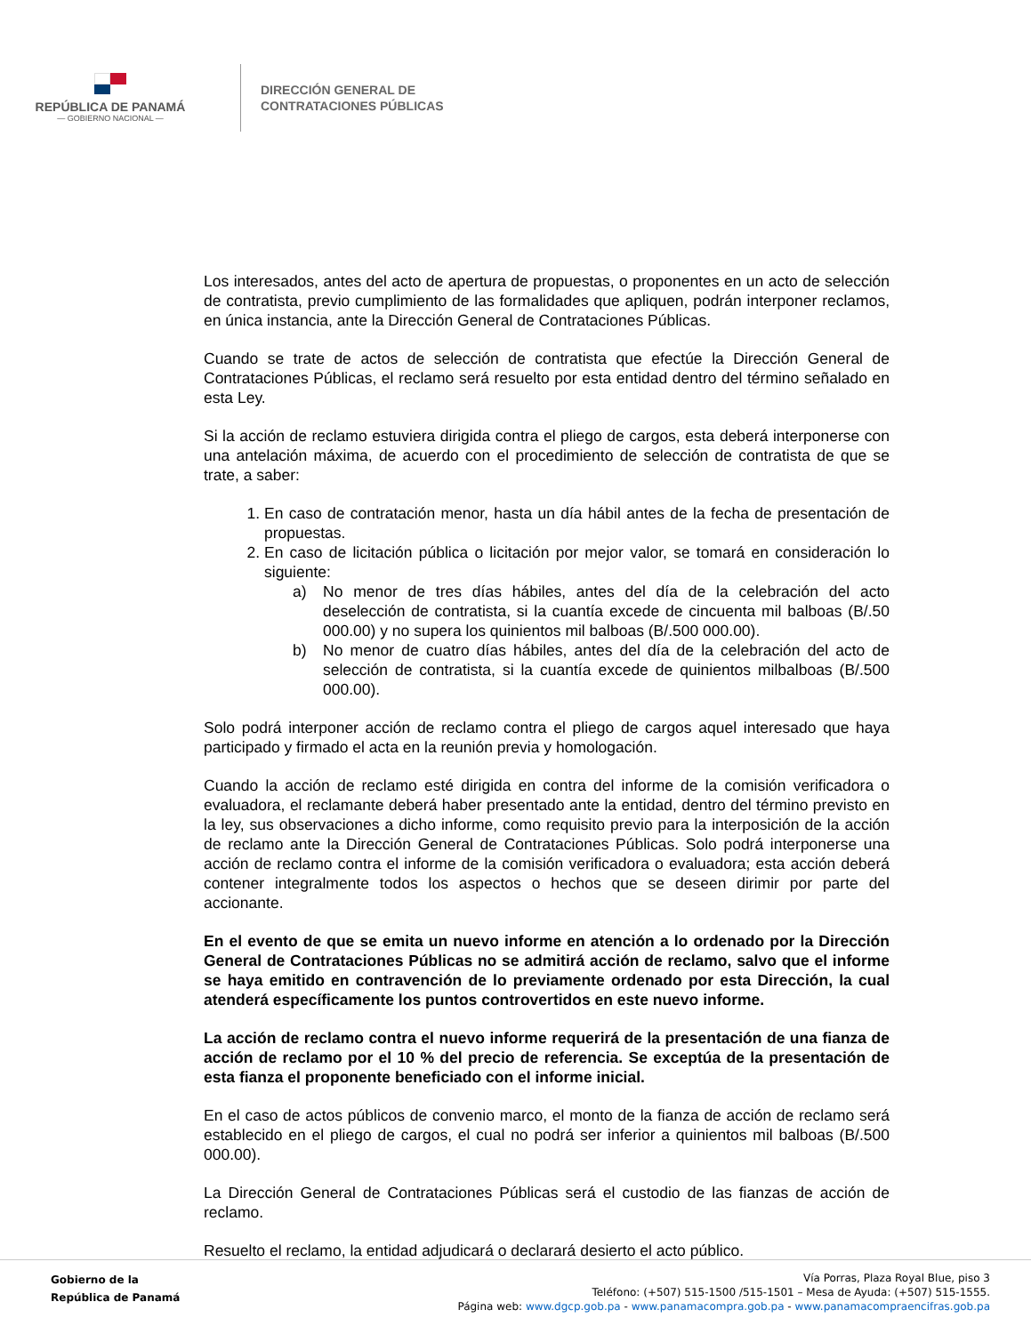REPÚBLICA DE PANAMÁ
— GOBIERNO NACIONAL —
DIRECCIÓN GENERAL DE
CONTRATACIONES PÚBLICAS
Los interesados, antes del acto de apertura de propuestas, o proponentes en un acto de selección de contratista, previo cumplimiento de las formalidades que apliquen, podrán interponer reclamos, en única instancia, ante la Dirección General de Contrataciones Públicas.
Cuando se trate de actos de selección de contratista que efectúe la Dirección General de Contrataciones Públicas, el reclamo será resuelto por esta entidad dentro del término señalado en esta Ley.
Si la acción de reclamo estuviera dirigida contra el pliego de cargos, esta deberá interponerse con una antelación máxima, de acuerdo con el procedimiento de selección de contratista de que se trate, a saber:
1. En caso de contratación menor, hasta un día hábil antes de la fecha de presentación de propuestas.
2. En caso de licitación pública o licitación por mejor valor, se tomará en consideración lo siguiente:
a) No menor de tres días hábiles, antes del día de la celebración del acto deselección de contratista, si la cuantía excede de cincuenta mil balboas (B/.50 000.00) y no supera los quinientos mil balboas (B/.500 000.00).
b) No menor de cuatro días hábiles, antes del día de la celebración del acto de selección de contratista, si la cuantía excede de quinientos milbalboas (B/.500 000.00).
Solo podrá interponer acción de reclamo contra el pliego de cargos aquel interesado que haya participado y firmado el acta en la reunión previa y homologación.
Cuando la acción de reclamo esté dirigida en contra del informe de la comisión verificadora o evaluadora, el reclamante deberá haber presentado ante la entidad, dentro del término previsto en la ley, sus observaciones a dicho informe, como requisito previo para la interposición de la acción de reclamo ante la Dirección General de Contrataciones Públicas. Solo podrá interponerse una acción de reclamo contra el informe de la comisión verificadora o evaluadora; esta acción deberá contener integralmente todos los aspectos o hechos que se deseen dirimir por parte del accionante.
En el evento de que se emita un nuevo informe en atención a lo ordenado por la Dirección General de Contrataciones Públicas no se admitirá acción de reclamo, salvo que el informe se haya emitido en contravención de lo previamente ordenado por esta Dirección, la cual atenderá específicamente los puntos controvertidos en este nuevo informe.
La acción de reclamo contra el nuevo informe requerirá de la presentación de una fianza de acción de reclamo por el 10 % del precio de referencia. Se exceptúa de la presentación de esta fianza el proponente beneficiado con el informe inicial.
En el caso de actos públicos de convenio marco, el monto de la fianza de acción de reclamo será establecido en el pliego de cargos, el cual no podrá ser inferior a quinientos mil balboas (B/.500 000.00).
La Dirección General de Contrataciones Públicas será el custodio de las fianzas de acción de reclamo.
Resuelto el reclamo, la entidad adjudicará o declarará desierto el acto público.
Gobierno de la
República de Panamá
Vía Porras, Plaza Royal Blue, piso 3
Teléfono: (+507) 515-1500 /515-1501 – Mesa de Ayuda: (+507) 515-1555.
Página web: www.dgcp.gob.pa - www.panamacompra.gob.pa - www.panamacompraencifras.gob.pa